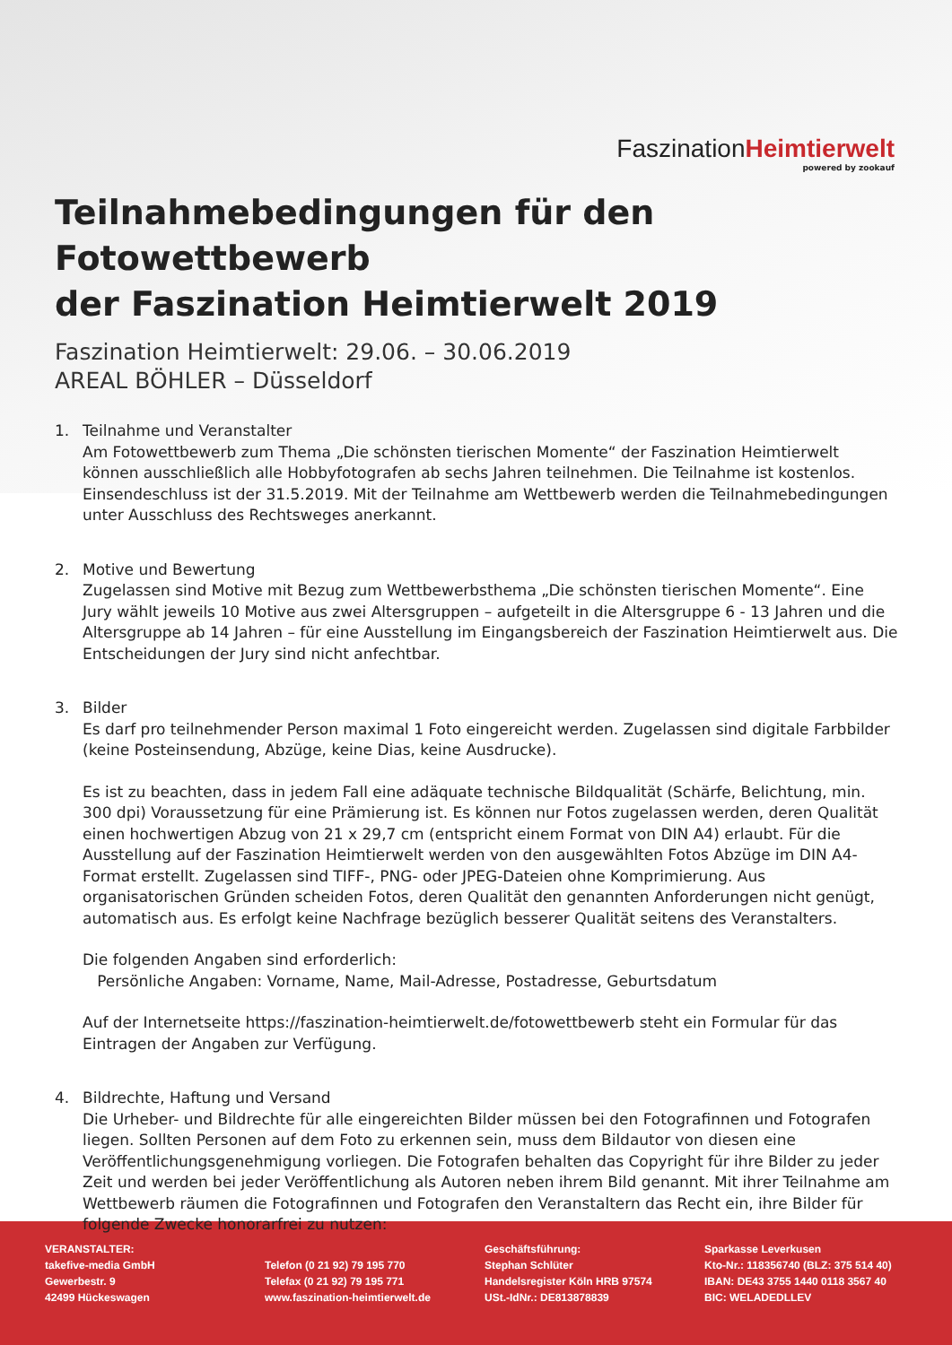Faszination Heimtierwelt
powered by zookauf
Teilnahmebedingungen für den Fotowettbewerb
der Faszination Heimtierwelt 2019
Faszination Heimtierwelt: 29.06. – 30.06.2019
AREAL BÖHLER – Düsseldorf
1. Teilnahme und Veranstalter
Am Fotowettbewerb zum Thema „Die schönsten tierischen Momente“ der Faszination Heimtierwelt können ausschließlich alle Hobbyfotografen ab sechs Jahren teilnehmen. Die Teilnahme ist kostenlos. Einsendeschluss ist der 31.5.2019. Mit der Teilnahme am Wettbewerb werden die Teilnahmebedingungen unter Ausschluss des Rechtsweges anerkannt.
2. Motive und Bewertung
Zugelassen sind Motive mit Bezug zum Wettbewerbsthema „Die schönsten tierischen Momente“. Eine Jury wählt jeweils 10 Motive aus zwei Altersgruppen – aufgeteilt in die Altersgruppe 6 - 13 Jahren und die Altersgruppe ab 14 Jahren – für eine Ausstellung im Eingangsbereich der Faszination Heimtierwelt aus. Die Entscheidungen der Jury sind nicht anfechtbar.
3. Bilder
Es darf pro teilnehmender Person maximal 1 Foto eingereicht werden. Zugelassen sind digitale Farbbilder (keine Posteinsendung, Abzüge, keine Dias, keine Ausdrucke).
Es ist zu beachten, dass in jedem Fall eine adäquate technische Bildqualität (Schärfe, Belichtung, min. 300 dpi) Voraussetzung für eine Prämierung ist. Es können nur Fotos zugelassen werden, deren Qualität einen hochwertigen Abzug von 21 x 29,7 cm (entspricht einem Format von DIN A4) erlaubt. Für die Ausstellung auf der Faszination Heimtierwelt werden von den ausgewählten Fotos Abzüge im DIN A4-Format erstellt. Zugelassen sind TIFF-, PNG- oder JPEG-Dateien ohne Komprimierung. Aus organisatorischen Gründen scheiden Fotos, deren Qualität den genannten Anforderungen nicht genügt, automatisch aus. Es erfolgt keine Nachfrage bezüglich besserer Qualität seitens des Veranstalters.
Die folgenden Angaben sind erforderlich:
Persönliche Angaben: Vorname, Name, Mail-Adresse, Postadresse, Geburtsdatum
Auf der Internetseite https://faszination-heimtierwelt.de/fotowettbewerb steht ein Formular für das Eintragen der Angaben zur Verfügung.
4. Bildrechte, Haftung und Versand
Die Urheber- und Bildrechte für alle eingereichten Bilder müssen bei den Fotografinnen und Fotografen liegen. Sollten Personen auf dem Foto zu erkennen sein, muss dem Bildautor von diesen eine Veröffentlichungsgenehmigung vorliegen. Die Fotografen behalten das Copyright für ihre Bilder zu jeder Zeit und werden bei jeder Veröffentlichung als Autoren neben ihrem Bild genannt. Mit ihrer Teilnahme am Wettbewerb räumen die Fotografinnen und Fotografen den Veranstaltern das Recht ein, ihre Bilder für folgende Zwecke honorarfrei zu nutzen:
VERANSTALTER:
takefive-media GmbH
Gewerbestr. 9
42499 Hückeswagen
Telefon (0 21 92) 79 195 770
Telefax (0 21 92) 79 195 771
www.faszination-heimtierwelt.de
Geschäftsführung:
Stephan Schlüter
Handelsregister Köln HRB 97574
USt.-IdNr.: DE813878839
Sparkasse Leverkusen
Kto-Nr.: 118356740 (BLZ: 375 514 40)
IBAN: DE43 3755 1440 0118 3567 40
BIC: WELADEDLLEV